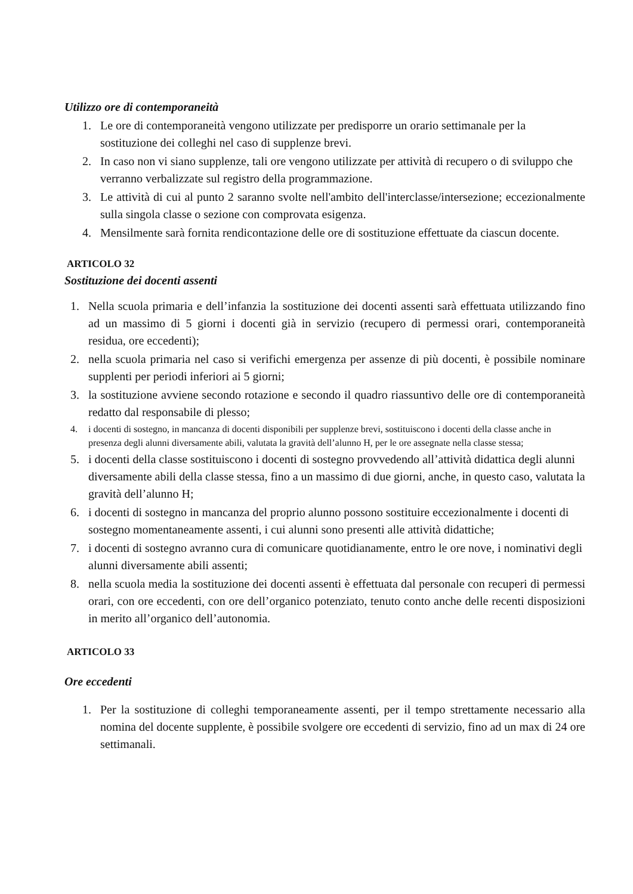Utilizzo ore di contemporaneità
1. Le ore di contemporaneità vengono utilizzate per predisporre un orario settimanale per la sostituzione dei colleghi nel caso di supplenze brevi.
2. In caso non vi siano supplenze, tali ore vengono utilizzate per attività di recupero o di sviluppo che verranno verbalizzate sul registro della programmazione.
3. Le attività di cui al punto 2 saranno svolte nell'ambito dell'interclasse/intersezione; eccezionalmente sulla singola classe o sezione con comprovata esigenza.
4. Mensilmente sarà fornita rendicontazione delle ore di sostituzione effettuate da ciascun docente.
ARTICOLO 32
Sostituzione dei docenti assenti
1. Nella scuola primaria e dell’infanzia la sostituzione dei docenti assenti sarà effettuata utilizzando fino ad un massimo di 5 giorni i docenti già in servizio (recupero di permessi orari, contemporaneità residua, ore eccedenti);
2. nella scuola primaria nel caso si verifichi emergenza per assenze di più docenti, è possibile nominare supplenti per periodi inferiori ai 5 giorni;
3. la sostituzione avviene secondo rotazione e secondo il quadro riassuntivo delle ore di contemporaneità redatto dal responsabile di plesso;
4. i docenti di sostegno, in mancanza di docenti disponibili per supplenze brevi, sostituiscono i docenti della classe anche in presenza degli alunni diversamente abili, valutata la gravità dell’alunno H, per le ore assegnate nella classe stessa;
5. i docenti della classe sostituiscono i docenti di sostegno provvedendo all’attività didattica degli alunni diversamente abili della classe stessa, fino a un massimo di due giorni, anche, in questo caso, valutata la gravità dell’alunno H;
6. i docenti di sostegno in mancanza del proprio alunno possono sostituire eccezionalmente i docenti di sostegno momentaneamente assenti, i cui alunni sono presenti alle attività didattiche;
7. i docenti di sostegno avranno cura di comunicare quotidianamente, entro le ore nove, i nominativi degli alunni diversamente abili assenti;
8. nella scuola media la sostituzione dei docenti assenti è effettuata dal personale con recuperi di permessi orari, con ore eccedenti, con ore dell’organico potenziato, tenuto conto anche delle recenti disposizioni in merito all’organico dell’autonomia.
ARTICOLO 33
Ore eccedenti
1. Per la sostituzione di colleghi temporaneamente assenti, per il tempo strettamente necessario alla nomina del docente supplente, è possibile svolgere ore eccedenti di servizio, fino ad un max di 24 ore settimanali.